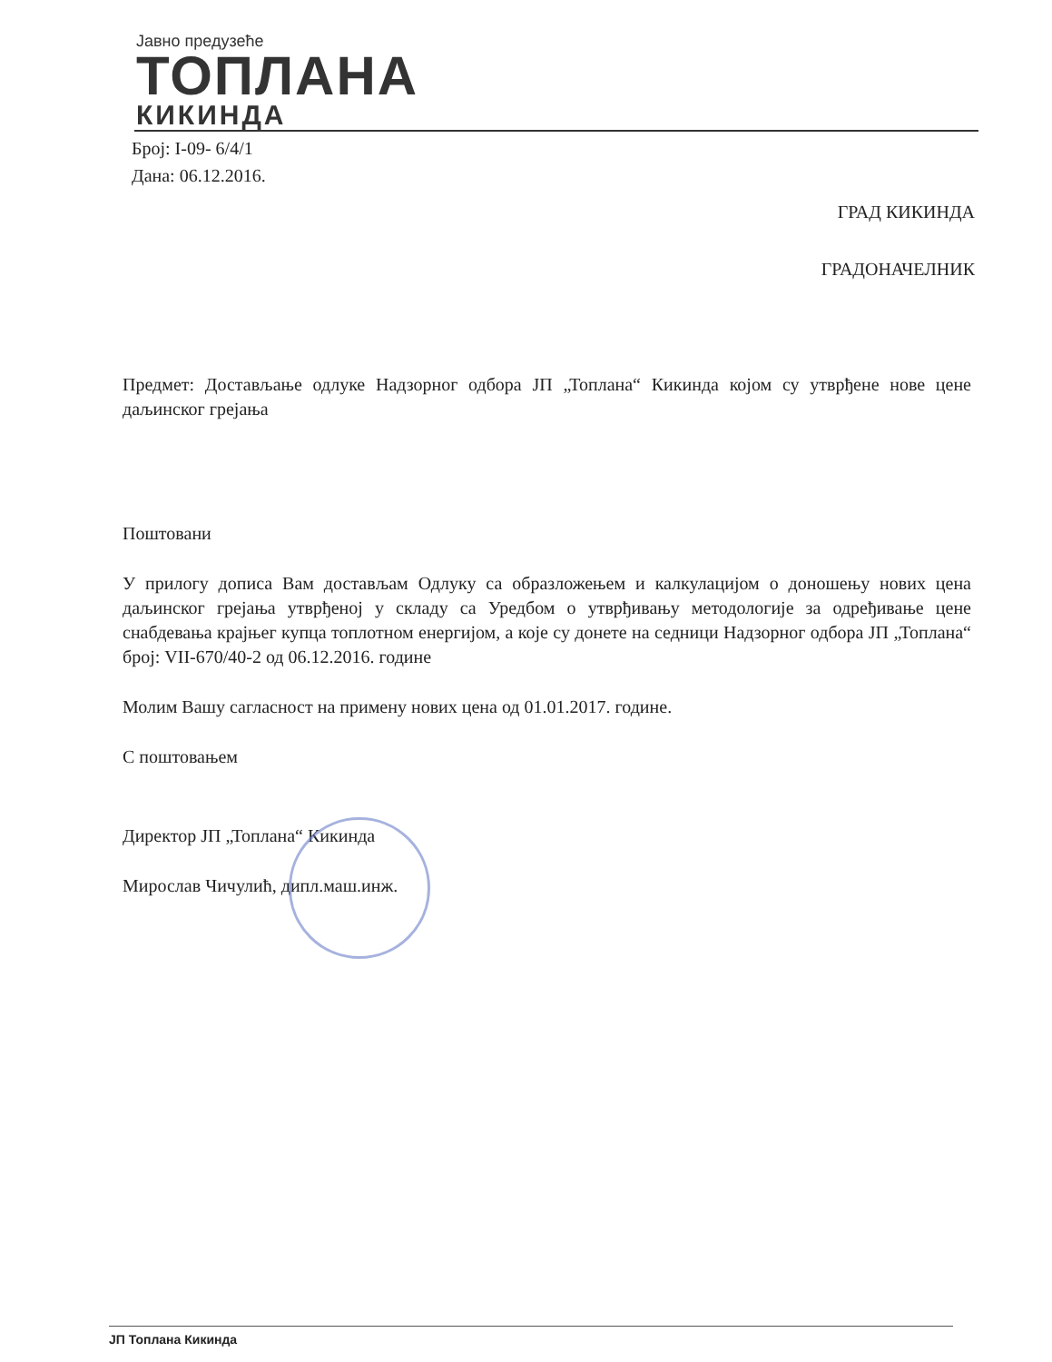Јавно предузеће
ТОПЛАНА
КИКИНДА
Број: I-09- 6/4/1
Дана: 06.12.2016.
ГРАД КИКИНДА
ГРАДОНАЧЕЛНИК
Предмет: Достављање одлуке Надзорног одбора ЈП „Топлана“ Кикинда којом су утврђене нове цене даљинског грејања
Поштовани
У прилогу дописа Вам достављам Одлуку са образложењем и калкулацијом о доношењу нових цена даљинског грејања утврђеној у складу са Уредбом о утврђивању методологије за одређивање цене снабдевања крајњег купца топлотном енергијом, а које су донете на седници Надзорног одбора ЈП „Топлана“ број: VII-670/40-2 од 06.12.2016. године
Молим Вашу сагласност на примену нових цена од 01.01.2017. године.
С поштовањем
Директор ЈП „Топлана“ Кикинда
Мирослав Чичулић, дипл.маш.инж.
ЈП Топлана Кикинда